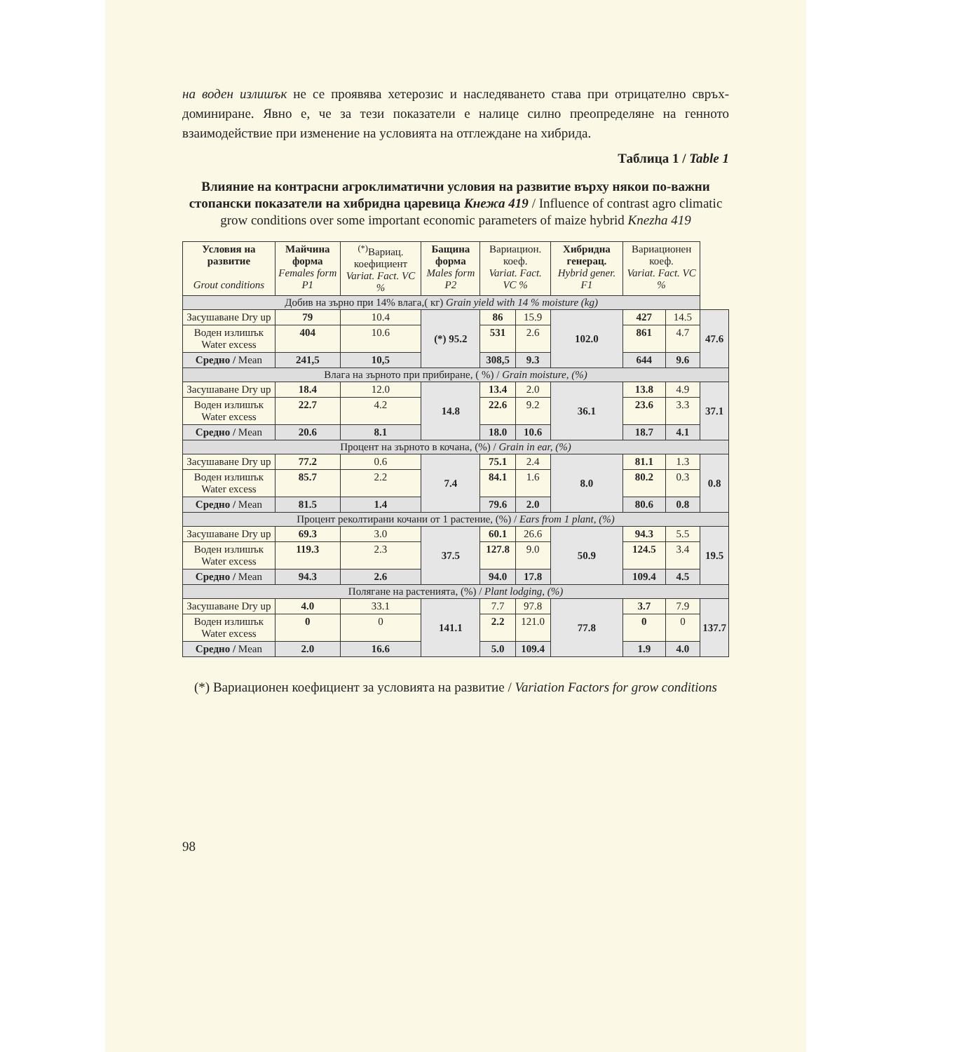на воден излишък не се проявява хетерозис и наследяването става при отрицателно свръх-доминиране. Явно е, че за тези показатели е налице силно преопределяне на генното взаимодействие при изменение на условията на отглеждане на хибрида.
Таблица 1 / Table 1
Влияние на контрасни агроклиматични условия на развитие върху някои по-важни стопански показатели на хибридна царевица Кнежа 419 / Influence of contrast agro climatic grow conditions over some important economic parameters of maize hybrid Knezha 419
| Условия на развитие Grout conditions | Майчина форма Females form P1 | <sup>(*)</sup> Вариац. коефициент Variat. Fact. VC % | Бащина форма Males form P2 | Вариацион. коеф. Variat. Fact. VC % | | Хибридна генерац. Hybrid gener. F1 | Вариационен коеф. Variat. Fact. VC % | | |
| --- | --- | --- | --- | --- | --- | --- | --- | --- | --- |
| Добив на зърно при 14% влага,( кг) Grain yield with 14 % moisture (kg) | | | | | | | | | |
| Засушаване Dry up | 79 | 10.4 | (*) 95.2 | 86 | 15.9 | 102.0 | 427 | 14.5 | 47.6 |
| Воден излишък Water excess | 404 | 10.6 | | 531 | 2.6 | | 861 | 4.7 | |
| Средно / Mean | 241,5 | 10,5 | | 308,5 | 9.3 | | 644 | 9.6 | |
| Влага на зърното при прибиране, ( %) / Grain moisture, (%) | | | | | | | | | |
| Засушаване Dry up | 18.4 | 12.0 | 14.8 | 13.4 | 2.0 | 36.1 | 13.8 | 4.9 | 37.1 |
| Воден излишък Water excess | 22.7 | 4.2 | | 22.6 | 9.2 | | 23.6 | 3.3 | |
| Средно / Mean | 20.6 | 8.1 | | 18.0 | 10.6 | | 18.7 | 4.1 | |
| Процент на зърното в кочана, (%) / Grain in ear, (%) | | | | | | | | | |
| Засушаване Dry up | 77.2 | 0.6 | 7.4 | 75.1 | 2.4 | 8.0 | 81.1 | 1.3 | 0.8 |
| Воден излишък Water excess | 85.7 | 2.2 | | 84.1 | 1.6 | | 80.2 | 0.3 | |
| Средно / Mean | 81.5 | 1.4 | | 79.6 | 2.0 | | 80.6 | 0.8 | |
| Процент реколтирани кочани от 1 растение, (%) / Ears from 1 plant, (%) | | | | | | | | | |
| Засушаване Dry up | 69.3 | 3.0 | 37.5 | 60.1 | 26.6 | 50.9 | 94.3 | 5.5 | 19.5 |
| Воден излишък Water excess | 119.3 | 2.3 | | 127.8 | 9.0 | | 124.5 | 3.4 | |
| Средно / Mean | 94.3 | 2.6 | | 94.0 | 17.8 | | 109.4 | 4.5 | |
| Полягане на растенията, (%) / Plant lodging, (%) | | | | | | | | | |
| Засушаване Dry up | 4.0 | 33.1 | 141.1 | 7.7 | 97.8 | 77.8 | 3.7 | 7.9 | 137.7 |
| Воден излишък Water excess | 0 | 0 | | 2.2 | 121.0 | | 0 | 0 | |
| Средно / Mean | 2.0 | 16.6 | | 5.0 | 109.4 | | 1.9 | 4.0 | |
(*) Вариационен коефициент за условията на развитие / Variation Factors for grow conditions
98